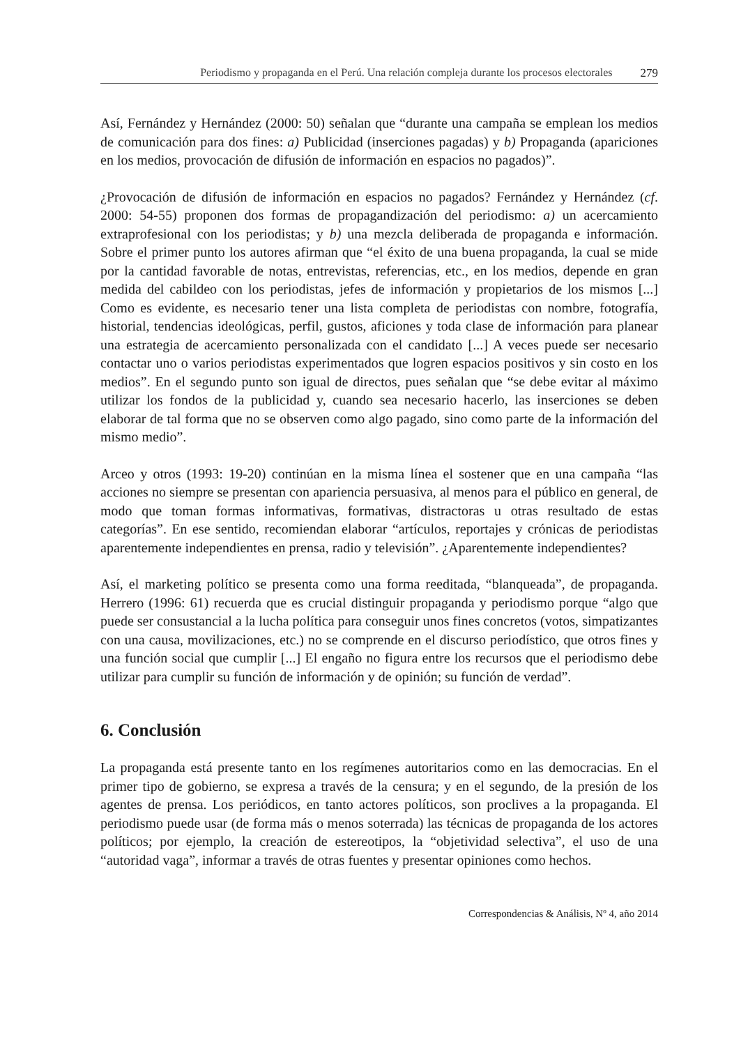Periodismo y propaganda en el Perú. Una relación compleja durante los procesos electorales 279
Así, Fernández y Hernández (2000: 50) señalan que “durante una campaña se emplean los medios de comunicación para dos fines: a) Publicidad (inserciones pagadas) y b) Propaganda (apariciones en los medios, provocación de difusión de información en espacios no pagados)”.
¿Provocación de difusión de información en espacios no pagados? Fernández y Hernández (cf. 2000: 54-55) proponen dos formas de propagandización del periodismo: a) un acercamiento extraprofesional con los periodistas; y b) una mezcla deliberada de propaganda e información. Sobre el primer punto los autores afirman que “el éxito de una buena propaganda, la cual se mide por la cantidad favorable de notas, entrevistas, referencias, etc., en los medios, depende en gran medida del cabildeo con los periodistas, jefes de información y propietarios de los mismos [...] Como es evidente, es necesario tener una lista completa de periodistas con nombre, fotografía, historial, tendencias ideológicas, perfil, gustos, aficiones y toda clase de información para planear una estrategia de acercamiento personalizada con el candidato [...] A veces puede ser necesario contactar uno o varios periodistas experimentados que logren espacios positivos y sin costo en los medios”. En el segundo punto son igual de directos, pues señalan que “se debe evitar al máximo utilizar los fondos de la publicidad y, cuando sea necesario hacerlo, las inserciones se deben elaborar de tal forma que no se observen como algo pagado, sino como parte de la información del mismo medio”.
Arceo y otros (1993: 19-20) continúan en la misma línea el sostener que en una campaña “las acciones no siempre se presentan con apariencia persuasiva, al menos para el público en general, de modo que toman formas informativas, formativas, distractoras u otras resultado de estas categorías”. En ese sentido, recomiendan elaborar “artículos, reportajes y crónicas de periodistas aparentemente independientes en prensa, radio y televisión”. ¿Aparentemente independientes?
Así, el marketing político se presenta como una forma reeditada, “blanqueada”, de propaganda. Herrero (1996: 61) recuerda que es crucial distinguir propaganda y periodismo porque “algo que puede ser consustancial a la lucha política para conseguir unos fines concretos (votos, simpatizantes con una causa, movilizaciones, etc.) no se comprende en el discurso periodístico, que otros fines y una función social que cumplir [...] El engaño no figura entre los recursos que el periodismo debe utilizar para cumplir su función de información y de opinión; su función de verdad”.
6. Conclusión
La propaganda está presente tanto en los regímenes autoritarios como en las democracias. En el primer tipo de gobierno, se expresa a través de la censura; y en el segundo, de la presión de los agentes de prensa. Los periódicos, en tanto actores políticos, son proclives a la propaganda. El periodismo puede usar (de forma más o menos soterrada) las técnicas de propaganda de los actores políticos; por ejemplo, la creación de estereotipos, la “objetividad selectiva”, el uso de una “autoridad vaga”, informar a través de otras fuentes y presentar opiniones como hechos.
Correspondencias & Análisis, Nº 4, año 2014